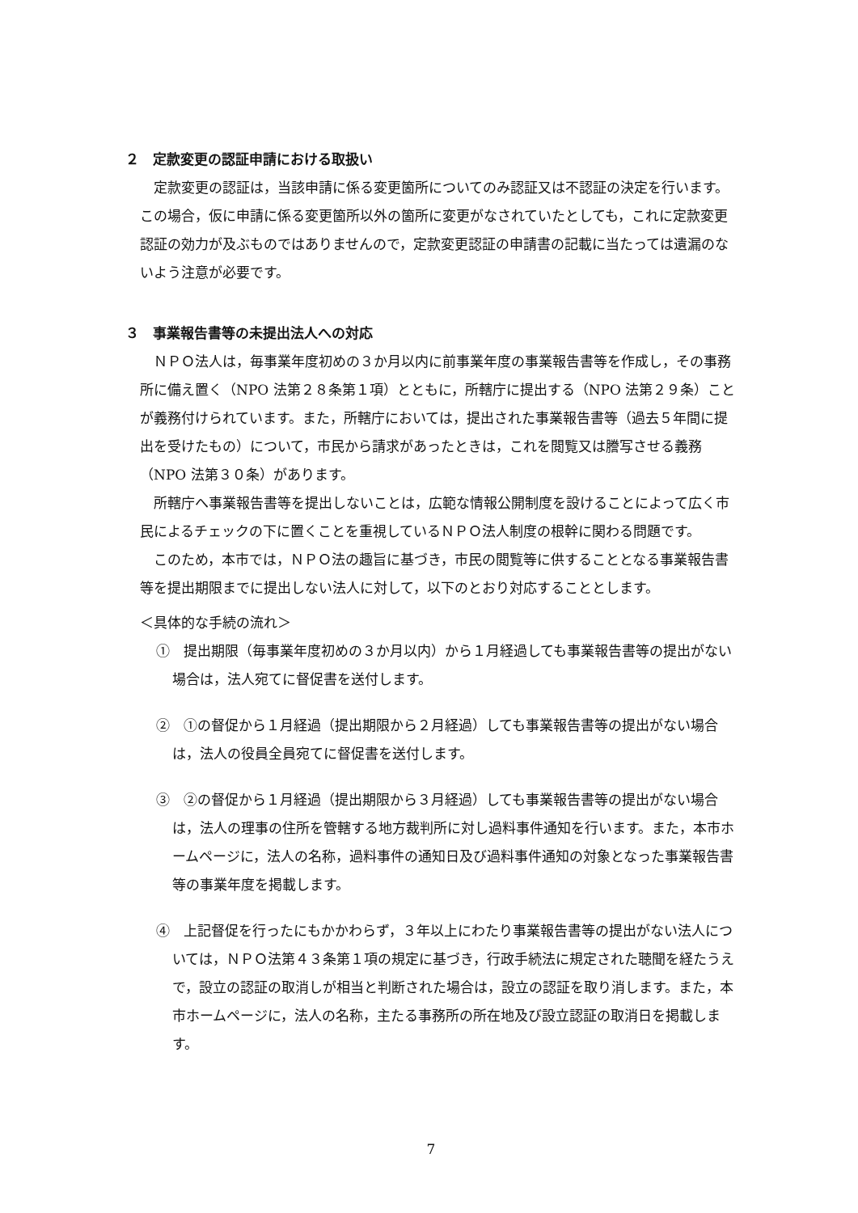２　定款変更の認証申請における取扱い
定款変更の認証は，当該申請に係る変更箇所についてのみ認証又は不認証の決定を行います。この場合，仮に申請に係る変更箇所以外の箇所に変更がなされていたとしても，これに定款変更認証の効力が及ぶものではありませんので，定款変更認証の申請書の記載に当たっては遺漏のないよう注意が必要です。
３　事業報告書等の未提出法人への対応
ＮＰＯ法人は，毎事業年度初めの３か月以内に前事業年度の事業報告書等を作成し，その事務所に備え置く（NPO 法第２８条第１項）とともに，所轄庁に提出する（NPO 法第２９条）ことが義務付けられています。また，所轄庁においては，提出された事業報告書等（過去５年間に提出を受けたもの）について，市民から請求があったときは，これを閲覧又は謄写させる義務（NPO 法第３０条）があります。
所轄庁へ事業報告書等を提出しないことは，広範な情報公開制度を設けることによって広く市民によるチェックの下に置くことを重視しているＮＰＯ法人制度の根幹に関わる問題です。
このため，本市では，ＮＰＯ法の趣旨に基づき，市民の閲覧等に供することとなる事業報告書等を提出期限までに提出しない法人に対して，以下のとおり対応することとします。
＜具体的な手続の流れ＞
①　提出期限（毎事業年度初めの３か月以内）から１月経過しても事業報告書等の提出がない場合は，法人宛てに督促書を送付します。
②　①の督促から１月経過（提出期限から２月経過）しても事業報告書等の提出がない場合は，法人の役員全員宛てに督促書を送付します。
③　②の督促から１月経過（提出期限から３月経過）しても事業報告書等の提出がない場合は，法人の理事の住所を管轄する地方裁判所に対し過料事件通知を行います。また，本市ホームページに，法人の名称，過料事件の通知日及び過料事件通知の対象となった事業報告書等の事業年度を掲載します。
④　上記督促を行ったにもかかわらず，３年以上にわたり事業報告書等の提出がない法人については，ＮＰＯ法第４３条第１項の規定に基づき，行政手続法に規定された聴聞を経たうえで，設立の認証の取消しが相当と判断された場合は，設立の認証を取り消します。また，本市ホームページに，法人の名称，主たる事務所の所在地及び設立認証の取消日を掲載します。
7